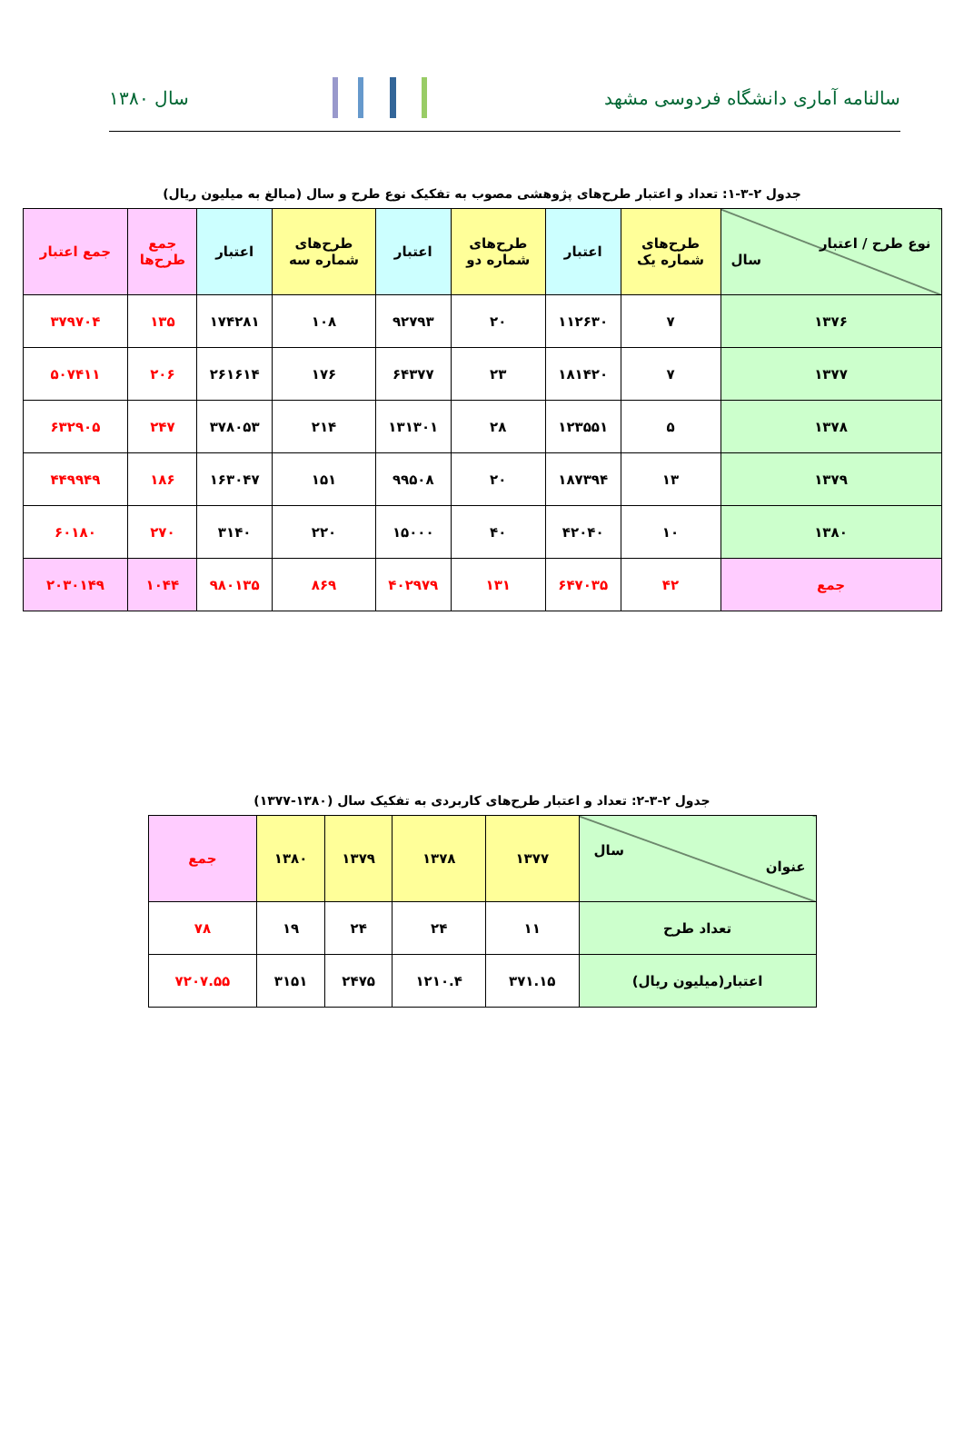سالنامه آماری دانشگاه فردوسی مشهد
سال ۱۳۸۰
جدول ۲-۳-۱: تعداد و اعتبار طرح‌های پژوهشی مصوب به تفکیک نوع طرح و سال (مبالغ به میلیون ریال)
| نوع طرح / اعتبار سال | طرح‌های شماره یک | اعتبار | طرح‌های شماره دو | اعتبار | طرح‌های شماره سه | اعتبار | جمع طرح‌ها | جمع اعتبار |
| ۱۳۷۶ | ۷ | ۱۱۲۶۳۰ | ۲۰ | ۹۲۷۹۳ | ۱۰۸ | ۱۷۴۲۸۱ | ۱۳۵ | ۳۷۹۷۰۴ |
| ۱۳۷۷ | ۷ | ۱۸۱۴۲۰ | ۲۳ | ۶۴۳۷۷ | ۱۷۶ | ۲۶۱۶۱۴ | ۲۰۶ | ۵۰۷۴۱۱ |
| ۱۳۷۸ | ۵ | ۱۲۳۵۵۱ | ۲۸ | ۱۳۱۳۰۱ | ۲۱۴ | ۳۷۸۰۵۳ | ۲۴۷ | ۶۳۲۹۰۵ |
| ۱۳۷۹ | ۱۳ | ۱۸۷۳۹۴ | ۲۰ | ۹۹۵۰۸ | ۱۵۱ | ۱۶۳۰۴۷ | ۱۸۶ | ۴۴۹۹۴۹ |
| ۱۳۸۰ | ۱۰ | ۴۲۰۴۰ | ۴۰ | ۱۵۰۰۰ | ۲۲۰ | ۳۱۴۰ | ۲۷۰ | ۶۰۱۸۰ |
| جمع | ۴۲ | ۶۴۷۰۳۵ | ۱۳۱ | ۴۰۲۹۷۹ | ۸۶۹ | ۹۸۰۱۳۵ | ۱۰۴۴ | ۲۰۳۰۱۴۹ |
جدول ۲-۳-۲: تعداد و اعتبار طرح‌های کاربردی به تفکیک سال (۱۳۸۰-۱۳۷۷)
| سال عنوان | ۱۳۷۷ | ۱۳۷۸ | ۱۳۷۹ | ۱۳۸۰ | جمع |
| تعداد طرح | ۱۱ | ۲۴ | ۲۴ | ۱۹ | ۷۸ |
| اعتبار(میلیون ریال) | ۳۷۱.۱۵ | ۱۲۱۰.۴ | ۲۴۷۵ | ۳۱۵۱ | ۷۲۰۷.۵۵ |